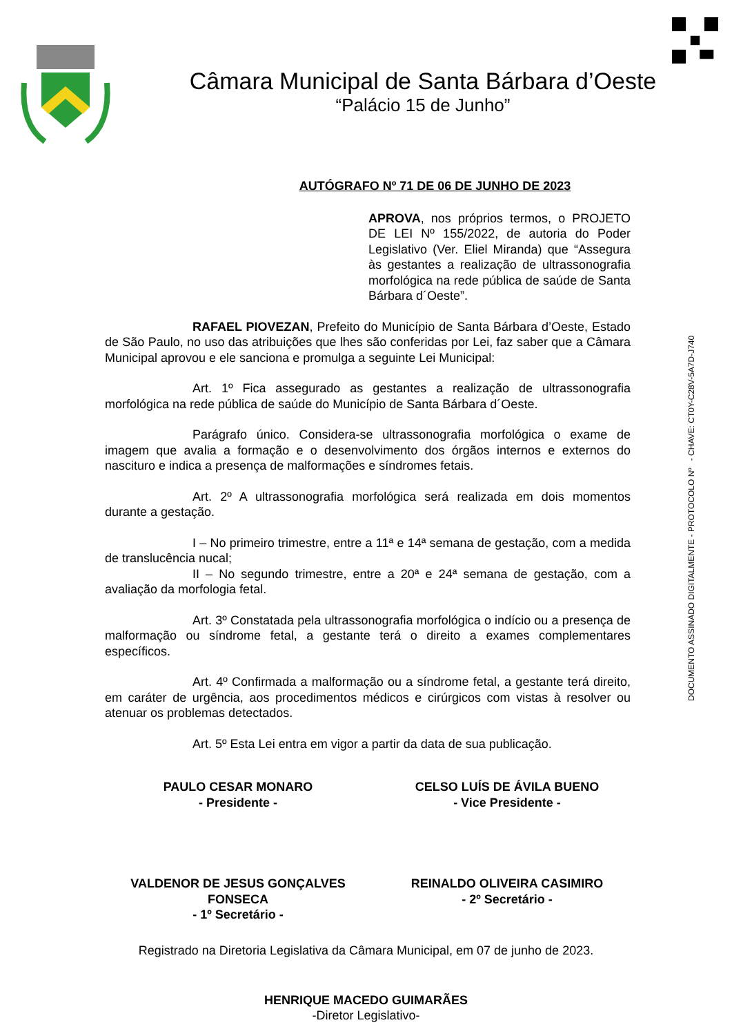Câmara Municipal de Santa Bárbara d’Oeste
“Palácio 15 de Junho”
DOCUMENTO ASSINADO DIGITALMENTE - PROTOCOLO Nº - CHAVE: CT0Y-C28V-5A7D-J740
AUTÓGRAFO Nº 71 DE 06 DE JUNHO DE 2023
APROVA, nos próprios termos, o PROJETO DE LEI Nº 155/2022, de autoria do Poder Legislativo (Ver. Eliel Miranda) que “Assegura às gestantes a realização de ultrassonografia morfológica na rede pública de saúde de Santa Bárbara d´Oeste”.
RAFAEL PIOVEZAN, Prefeito do Município de Santa Bárbara d’Oeste, Estado de São Paulo, no uso das atribuições que lhes são conferidas por Lei, faz saber que a Câmara Municipal aprovou e ele sanciona e promulga a seguinte Lei Municipal:
Art. 1º Fica assegurado as gestantes a realização de ultrassonografia morfológica na rede pública de saúde do Município de Santa Bárbara d´Oeste.
Parágrafo único. Considera-se ultrassonografia morfológica o exame de imagem que avalia a formação e o desenvolvimento dos órgãos internos e externos do nascituro e indica a presença de malformações e síndromes fetais.
Art. 2º A ultrassonografia morfológica será realizada em dois momentos durante a gestação.
I – No primeiro trimestre, entre a 11ª e 14ª semana de gestação, com a medida de translucência nucal;
II – No segundo trimestre, entre a 20ª e 24ª semana de gestação, com a avaliação da morfologia fetal.
Art. 3º Constatada pela ultrassonografia morfológica o indício ou a presença de malformação ou síndrome fetal, a gestante terá o direito a exames complementares específicos.
Art. 4º Confirmada a malformação ou a síndrome fetal, a gestante terá direito, em caráter de urgência, aos procedimentos médicos e cirúrgicos com vistas à resolver ou atenuar os problemas detectados.
Art. 5º Esta Lei entra em vigor a partir da data de sua publicação.
PAULO CESAR MONARO
- Presidente -
CELSO LUÍS DE ÁVILA BUENO
- Vice Presidente -
VALDENOR DE JESUS GONÇALVES
FONSECA
- 1º Secretário -
REINALDO OLIVEIRA CASIMIRO
- 2º Secretário -
Registrado na Diretoria Legislativa da Câmara Municipal, em 07 de junho de 2023.
HENRIQUE MACEDO GUIMARÃES
-Diretor Legislativo-